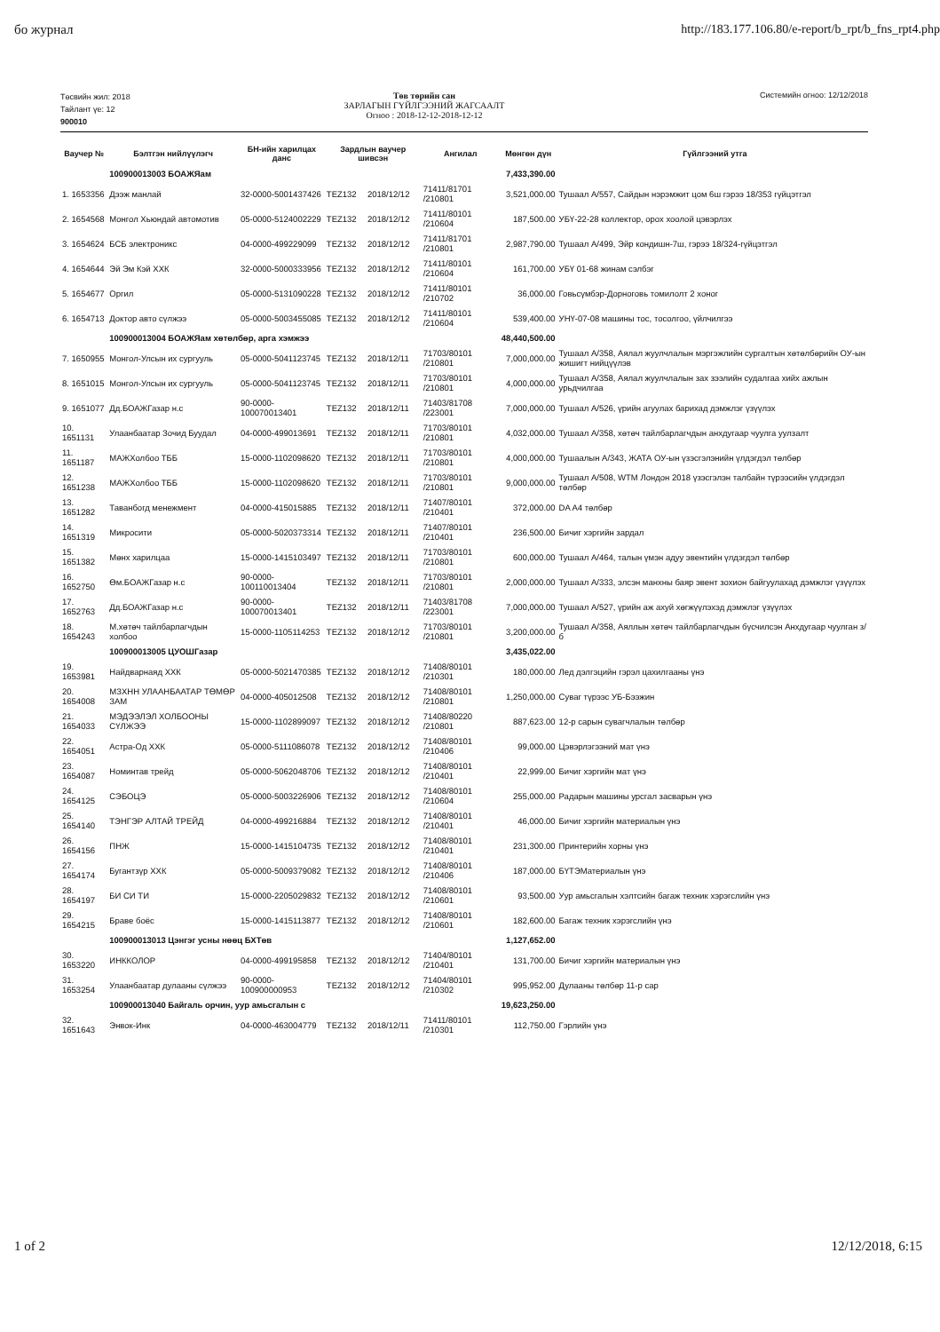бо журнал http://183.177.106.80/e-report/b_rpt/b_fns_rpt4.php
Төсвийн жил: 2018
Тайлант үе: 12
900010
Төв төрийн сан
ЗАРЛАГЫН ГҮЙЛГЭЭНИЙ ЖАГСААЛТ
Огноо : 2018-12-12-2018-12-12
Системийн огноо: 12/12/2018
| Ваучер № | Бэлтгэн нийлүүлэгч | БН-ийн харилцах данс | Зардлын ваучер шивсэн | | Ангилал | Мөнгөн дүн | Гүйлгээний утга |
| --- | --- | --- | --- | --- | --- | --- | --- |
| | 100900013003 БОАЖЯам | | | | | 7,433,390.00 | |
| 1. 1653356 | Дээж манлай | 32-0000-5001437426 | TEZ132 | 2018/12/12 | 71411/81701 /210801 | 3,521,000.00 | Тушаал А/557, Сайдын нэрэмжит цом 6ш гэрээ 18/353 гүйцэтгэл |
| 2. 1654568 | Монгол Хьюндай автомотив | 05-0000-5124002229 | TEZ132 | 2018/12/12 | 71411/80101 /210604 | 187,500.00 | УБҮ-22-28 коллектор, орох хоолой цэвэрлэх |
| 3. 1654624 | БСБ электроникс | 04-0000-499229099 | TEZ132 | 2018/12/12 | 71411/81701 /210801 | 2,987,790.00 | Тушаал А/499, Эйр кондишн-7ш, гэрээ 18/324-гүйцэтгэл |
| 4. 1654644 | Эй Эм Кэй ХХК | 32-0000-5000333956 | TEZ132 | 2018/12/12 | 71411/80101 /210604 | 161,700.00 | УБҮ 01-68 жинам сэлбэг |
| 5. 1654677 | Оргил | 05-0000-5131090228 | TEZ132 | 2018/12/12 | 71411/80101 /210702 | 36,000.00 | Говьсүмбэр-Дорноговь томилолт 2 хоног |
| 6. 1654713 | Доктор авто сүлжээ | 05-0000-5003455085 | TEZ132 | 2018/12/12 | 71411/80101 /210604 | 539,400.00 | УНҮ-07-08 машины тос, тосолгоо, үйлчилгээ |
| | 100900013004 БОАЖЯам хөтөлбөр, арга хэмжээ | | | | | 48,440,500.00 | |
| 7. 1650955 | Монгол-Улсын их сургууль | 05-0000-5041123745 | TEZ132 | 2018/12/11 | 71703/80101 /210801 | 7,000,000.00 | Тушаал А/358, Аялал жуулчлалын мэргэжлийн сургалтын хөтөлбөрийн ОУ-ын жишигт нийцүүлэв |
| 8. 1651015 | Монгол-Улсын их сургууль | 05-0000-5041123745 | TEZ132 | 2018/12/11 | 71703/80101 /210801 | 4,000,000.00 | Тушаал А/358, Аялал жуулчлалын зах зээлийн судалгаа хийх ажлын урьдчилгаа |
| 9. 1651077 | Дд.БОАЖГазар н.с | 90-0000-100070013401 | TEZ132 | 2018/12/11 | 71403/81708 /223001 | 7,000,000.00 | Тушаал А/526, үрийн агуулах барихад дэмжлэг үзүүлэх |
| 10. 1651131 | Улаанбаатар Зочид Буудал | 04-0000-499013691 | TEZ132 | 2018/12/11 | 71703/80101 /210801 | 4,032,000.00 | Тушаал А/358, хөтөч тайлбарлагчдын анхдугаар чуулга уулзалт |
| 11. 1651187 | МАЖХолбоо ТББ | 15-0000-1102098620 | TEZ132 | 2018/12/11 | 71703/80101 /210801 | 4,000,000.00 | Тушаалын А/343, ЖАТА ОУ-ын үзэсгэлэнийн үлдэгдэл төлбөр |
| 12. 1651238 | МАЖХолбоо ТББ | 15-0000-1102098620 | TEZ132 | 2018/12/11 | 71703/80101 /210801 | 9,000,000.00 | Тушаал А/508, WTM Лондон 2018 үзэсгэлэн талбайн түрээсийн үлдэгдэл төлбөр |
| 13. 1651282 | Таванбогд менежмент | 04-0000-415015885 | TEZ132 | 2018/12/11 | 71407/80101 /210401 | 372,000.00 | DA A4 төлбөр |
| 14. 1651319 | Микросити | 05-0000-5020373314 | TEZ132 | 2018/12/11 | 71407/80101 /210401 | 236,500.00 | Бичиг хэргийн зардал |
| 15. 1651382 | Мөнх харилцаа | 15-0000-1415103497 | TEZ132 | 2018/12/11 | 71703/80101 /210801 | 600,000.00 | Тушаал А/464, талын үмэн адуу эвентийн үлдэгдэл төлбөр |
| 16. 1652750 | Өм.БОАЖГазар н.с | 90-0000-100110013404 | TEZ132 | 2018/12/11 | 71703/80101 /210801 | 2,000,000.00 | Тушаал А/333, элсэн манхны баяр эвент зохион байгуулахад дэмжлэг үзүүлэх |
| 17. 1652763 | Дд.БОАЖГазар н.с | 90-0000-100070013401 | TEZ132 | 2018/12/11 | 71403/81708 /223001 | 7,000,000.00 | Тушаал А/527, үрийн аж ахуй хөгжүүлэхэд дэмжлэг үзүүлэх |
| 18. 1654243 | М.хөтөч тайлбарлагчдын холбоо | 15-0000-1105114253 | TEZ132 | 2018/12/12 | 71703/80101 /210801 | 3,200,000.00 | Тушаал А/358, Аяллын хөтөч тайлбарлагчдын бүсчилсэн Анхдугаар чуулган з/б |
| | 100900013005 ЦУОШГазар | | | | | 3,435,022.00 | |
| 19. 1653981 | Найдварнаяд ХХК | 05-0000-5021470385 | TEZ132 | 2018/12/12 | 71408/80101 /210301 | 180,000.00 | Лед дэлгэцийн гэрэл цахилгааны үнэ |
| 20. 1654008 | МЗХНН УЛААНБААТАР ТӨМӨР ЗАМ | 04-0000-405012508 | TEZ132 | 2018/12/12 | 71408/80101 /210801 | 1,250,000.00 | Суваг түрээс УБ-Бээжин |
| 21. 1654033 | МЭДЭЭЛЭЛ ХОЛБООНЫ СҮЛЖЭЭ | 15-0000-1102899097 | TEZ132 | 2018/12/12 | 71408/80220 /210801 | 887,623.00 | 12-р сарын сувагчлалын төлбөр |
| 22. 1654051 | Астра-Од ХХК | 05-0000-5111086078 | TEZ132 | 2018/12/12 | 71408/80101 /210406 | 99,000.00 | Цэвэрлэгээний мат үнэ |
| 23. 1654087 | Номинтав трейд | 05-0000-5062048706 | TEZ132 | 2018/12/12 | 71408/80101 /210401 | 22,999.00 | Бичиг хэргийн мат үнэ |
| 24. 1654125 | СЭБОЦЭ | 05-0000-5003226906 | TEZ132 | 2018/12/12 | 71408/80101 /210604 | 255,000.00 | Радарын машины урсгал засварын үнэ |
| 25. 1654140 | ТЭНГЭР АЛТАЙ ТРЕЙД | 04-0000-499216884 | TEZ132 | 2018/12/12 | 71408/80101 /210401 | 46,000.00 | Бичиг хэргийн материалын үнэ |
| 26. 1654156 | ПНЖ | 15-0000-1415104735 | TEZ132 | 2018/12/12 | 71408/80101 /210401 | 231,300.00 | Принтерийн хорны үнэ |
| 27. 1654174 | Бугантзүр ХХК | 05-0000-5009379082 | TEZ132 | 2018/12/12 | 71408/80101 /210406 | 187,000.00 | БҮТЭМатериалын үнэ |
| 28. 1654197 | БИ СИ ТИ | 15-0000-2205029832 | TEZ132 | 2018/12/12 | 71408/80101 /210601 | 93,500.00 | Уур амьсгалын хэлтсийн багаж техник хэрэгслийн үнэ |
| 29. 1654215 | Браве боёс | 15-0000-1415113877 | TEZ132 | 2018/12/12 | 71408/80101 /210601 | 182,600.00 | Багаж техник хэрэгслийн үнэ |
| | 100900013013 Цэнгэг усны нөөц БХТөв | | | | | 1,127,652.00 | |
| 30. 1653220 | ИНККОЛОР | 04-0000-499195858 | TEZ132 | 2018/12/12 | 71404/80101 /210401 | 131,700.00 | Бичиг хэргийн материалын үнэ |
| 31. 1653254 | Улаанбаатар дулааны сүлжээ | 90-0000-100900000953 | TEZ132 | 2018/12/12 | 71404/80101 /210302 | 995,952.00 | Дулааны төлбөр 11-р сар |
| | 100900013040 Байгаль орчин, уур амьсгалын с | | | | | 19,623,250.00 | |
| 32. 1651643 | Энвок-Инк | 04-0000-463004779 | TEZ132 | 2018/12/11 | 71411/80101 /210301 | 112,750.00 | Гэрлийн үнэ |
1 of 2 12/12/2018, 6:15